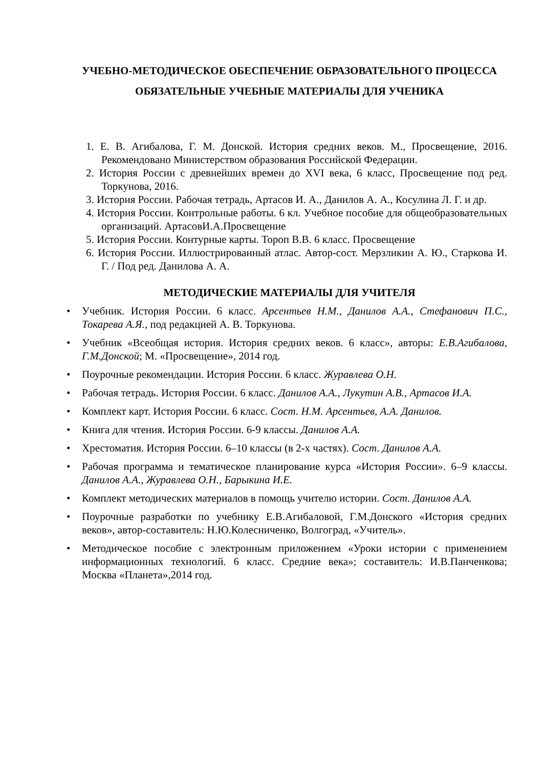УЧЕБНО-МЕТОДИЧЕСКОЕ ОБЕСПЕЧЕНИЕ ОБРАЗОВАТЕЛЬНОГО ПРОЦЕССА
ОБЯЗАТЕЛЬНЫЕ УЧЕБНЫЕ МАТЕРИАЛЫ ДЛЯ УЧЕНИКА
1. Е. В. Агибалова, Г. М. Донской. История средних веков. М., Просвещение, 2016. Рекомендовано Министерством образования Российской Федерации.
2. История России с древнейших времен до XVI века, 6 класс, Просвещение под ред. Торкунова, 2016.
3. История России. Рабочая тетрадь, Артасов И. А., Данилов А. А., Косулина Л. Г. и др.
4. История России. Контрольные работы. 6 кл. Учебное пособие для общеобразовательных организаций. АртасовИ.А.Просвещение
5. История России. Контурные карты. Тороп В.В. 6 класс. Просвещение
6. История России. Иллюстрированный атлас. Автор-сост. Мерзликин А. Ю., Старкова И. Г. / Под ред. Данилова А. А.
МЕТОДИЧЕСКИЕ МАТЕРИАЛЫ ДЛЯ УЧИТЕЛЯ
• Учебник. История России. 6 класс. Арсентьев Н.М., Данилов А.А., Стефанович П.С., Токарева А.Я., под редакцией А. В. Торкунова.
• Учебник «Всеобщая история. История средних веков. 6 класс», авторы: Е.В.Агибалова, Г.М.Донской; М. «Просвещение», 2014 год.
• Поурочные рекомендации. История России. 6 класс. Журавлева О.Н.
• Рабочая тетрадь. История России. 6 класс. Данилов А.А., Лукутин А.В., Артасов И.А.
• Комплект карт. История России. 6 класс. Сост. Н.М. Арсентьев, А.А. Данилов.
• Книга для чтения. История России. 6-9 классы. Данилов А.А.
• Хрестоматия. История России. 6–10 классы (в 2-х частях). Сост. Данилов А.А.
• Рабочая программа и тематическое планирование курса «История России». 6–9 классы. Данилов А.А., Журавлева О.Н., Барыкина И.Е.
• Комплект методических материалов в помощь учителю истории. Сост. Данилов А.А.
• Поурочные разработки по учебнику Е.В.Агибаловой, Г.М.Донского «История средних веков», автор-составитель: Н.Ю.Колесниченко, Волгоград, «Учитель».
• Методическое пособие с электронным приложением «Уроки истории с применением информационных технологий. 6 класс. Средние века»; составитель: И.В.Панченкова; Москва «Планета»,2014 год.